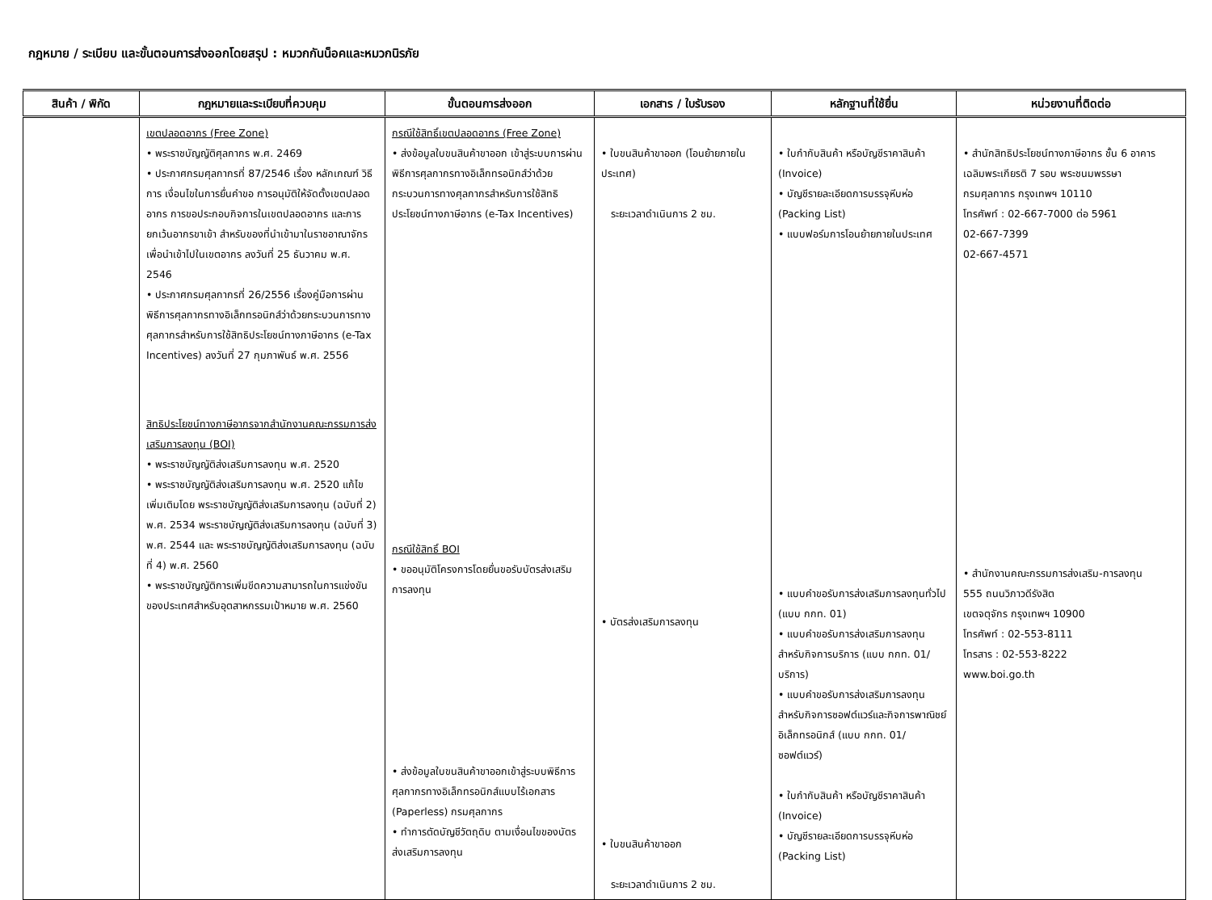กฎหมาย / ระเบียบ และขั้นตอนการส่งออกโดยสรุป : หมวกกันน็อคและหมวกนิรภัย
| สินค้า / พิกัด | กฎหมายและระเบียบที่ควบคุม | ขั้นตอนการส่งออก | เอกสาร / ใบรับรอง | หลักฐานที่ใช้ยื่น | หน่วยงานที่ติดต่อ |
| --- | --- | --- | --- | --- | --- |
| | เขตปลอดอากร (Free Zone) • พระราชบัญญัติศุลกากร พ.ศ. 2469 • ประกาศกรมศุลกากรที่ 87/2546 เรื่อง หลักเกณฑ์ วิธีการ เงื่อนไขในการยื่นคำขอ การอนุมัติให้จัดตั้งเขตปลอดอากร การขอประกอบกิจการในเขตปลอดอากร และการยกเว้นอากรขาเข้า สำหรับของที่นำเข้ามาในราชอาณาจักรเพื่อนำเข้าไปในเขตอากร ลงวันที่ 25 ธันวาคม พ.ศ. 2546 • ประกาศกรมศุลกากรที่ 26/2556 เรื่องคู่มือการผ่านพิธีการศุลกากรทางอิเล็กทรอนิกส์ว่าด้วยกระบวนการทางศุลกากรสำหรับการใช้สิทธิประโยชน์ทางภาษีอากร (e-Tax Incentives) ลงวันที่ 27 กุมภาพันธ์ พ.ศ. 2556 สิทธิประโยชน์ทางภาษีอากรจากสำนักงานคณะกรรมการส่งเสริมการลงทุน (BOI) • พระราชบัญญัติส่งเสริมการลงทุน พ.ศ. 2520 • พระราชบัญญัติส่งเสริมการลงทุน พ.ศ. 2520 แก้ไขเพิ่มเติมโดย พระราชบัญญัติส่งเสริมการลงทุน (ฉบับที่ 2) พ.ศ. 2534 พระราชบัญญัติส่งเสริมการลงทุน (ฉบับที่ 3) พ.ศ. 2544 และ พระราชบัญญัติส่งเสริมการลงทุน (ฉบับที่ 4) พ.ศ. 2560 • พระราชบัญญัติการเพิ่มขีดความสามารถในการแข่งขันของประเทศสำหรับอุตสาหกรรมเป้าหมาย พ.ศ. 2560 | กรณีใช้สิทธิ์เขตปลอดอากร (Free Zone) • ส่งข้อมูลใบขนสินค้าขาออก เข้าสู่ระบบการผ่านพิธีการศุลกากรทางอิเล็กทรอนิกส์ว่าด้วยกระบวนการทางศุลกากรสำหรับการใช้สิทธิประโยชน์ทางภาษีอากร (e-Tax Incentives) กรณีใช้สิทธิ์ BOI • ขออนุมัติโครงการโดยยื่นขอรับบัตรส่งเสริมการลงทุน • ส่งข้อมูลใบขนสินค้าขาออกเข้าสู่ระบบพิธีการศุลกากรทางอิเล็กทรอนิกส์แบบไร้เอกสาร (Paperless) กรมศุลกากร • ทำการตัดบัญชีวัตถุดิบ ตามเงื่อนไขของบัตรส่งเสริมการลงทุน | • ใบขนสินค้าขาออก (โอนย้ายภายในประเทศ) ระยะเวลาดำเนินการ 2 ชม. • บัตรส่งเสริมการลงทุน • ใบขนสินค้าขาออก ระยะเวลาดำเนินการ 2 ชม. | • ใบกำกับสินค้า หรือบัญชีราคาสินค้า (Invoice) • บัญชีรายละเอียดการบรรจุหีบห่อ (Packing List) • แบบฟอร์มการโอนย้ายภายในประเทศ • แบบคำขอรับการส่งเสริมการลงทุนทั่วไป (แบบ กกท. 01) • แบบคำขอรับการส่งเสริมการลงทุนสำหรับกิจการบริการ (แบบ กกท. 01/บริการ) • แบบคำขอรับการส่งเสริมการลงทุนสำหรับกิจการซอฟต์แวร์และกิจการพาณิชย์อิเล็กทรอนิกส์ (แบบ กกท. 01/ ซอฟต์แวร์) • ใบกำกับสินค้า หรือบัญชีราคาสินค้า (Invoice) • บัญชีรายละเอียดการบรรจุหีบห่อ (Packing List) | • สำนักสิทธิประโยชน์ทางภาษีอากร ชั้น 6 อาคารเฉลิมพระเกียรติ 7 รอบ พระชนมพรรษา กรมศุลกากร กรุงเทพฯ 10110 โทรศัพท์ : 02-667-7000 ต่อ 5961 02-667-7399 02-667-4571 • สำนักงานคณะกรรมการส่งเสริม-การลงทุน 555 ถนนวิภาวดีรังสิต เขตจตุจักร กรุงเทพฯ 10900 โทรศัพท์ : 02-553-8111 โทรสาร : 02-553-8222 www.boi.go.th |